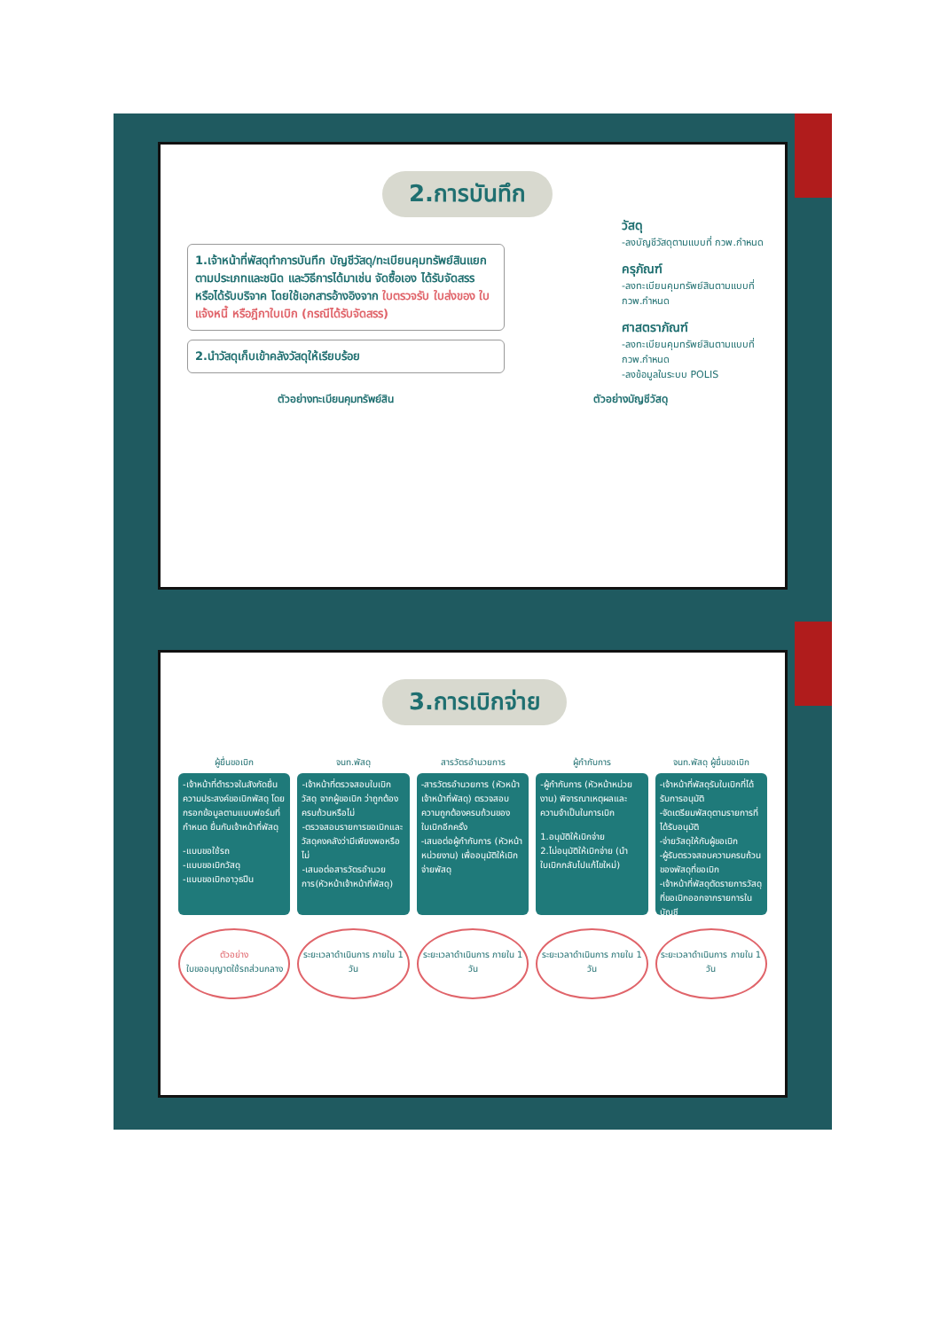2.การบันทึก
1.เจ้าหน้าที่พัสดุทำการบันทึก บัญชีวัสดุ/ทะเบียนคุมทรัพย์สินแยกตามประเภทและชนิด และวิธีการได้มาเช่น จัดซื้อเอง ได้รับจัดสรร หรือได้รับบริจาค โดยใช้เอกสารอ้างอิงจาก ใบตรวจรับ ใบส่งของ ใบแจ้งหนี้ หรือฎีกาใบเบิก (กรณีได้รับจัดสรร)
2.นำวัสดุเก็บเข้าคลังวัสดุให้เรียบร้อย
ตัวอย่างทะเบียนคุมทรัพย์สิน ตัวอย่างบัญชีวัสดุ
วัสดุ
-ลงบัญชีวัสดุตามแบบที่ กวพ.กำหนด
ครุภัณฑ์
-ลงทะเบียนคุมทรัพย์สินตามแบบที่ กวพ.กำหนด
ศาสตราภัณฑ์
-ลงทะเบียนคุมทรัพย์สินตามแบบที่ กวพ.กำหนด
-ลงข้อมูลในระบบ POLIS
3.การเบิกจ่าย
ผู้ยื่นขอเบิก
-เจ้าหน้าที่ตำรวจในสังกัดยื่นความประสงค์ขอเบิกพัสดุ โดยกรอกข้อมูลตามแบบฟอร์มที่กำหนด ยื่นกับเจ้าหน้าที่พัสดุ
-แบบขอใช้รถ
-แบบขอเบิกวัสดุ
-แบบขอเบิกอาวุธปืน
ตัวอย่าง
ใบขออนุญาตใช้รถส่วนกลาง
จนท.พัสดุ
-เจ้าหน้าที่ตรวจสอบใบเบิกวัสดุ จากผู้ขอเบิก ว่าถูกต้องครบถ้วนหรือไม่
-ตรวจสอบรายการขอเบิกและวัสดุคงคลังว่ามีเพียงพอหรือไม่
-เสนอต่อสารวัตรอำนวยการ(หัวหน้าเจ้าหน้าที่พัสดุ)
ระยะเวลาดำเนินการ ภายใน 1 วัน
สารวัตรอำนวยการ
-สารวัตรอำนวยการ (หัวหน้าเจ้าหน้าที่พัสดุ) ตรวจสอบความถูกต้องครบถ้วนของใบเบิกอีกครั้ง
-เสนอต่อผู้กำกับการ (หัวหน้าหน่วยงาน) เพื่ออนุมัติให้เบิกจ่ายพัสดุ
ระยะเวลาดำเนินการ ภายใน 1 วัน
ผู้กำกับการ
-ผู้กำกับการ (หัวหน้าหน่วยงาน) พิจารณาเหตุผลและความจำเป็นในการเบิก
1.อนุมัติให้เบิกจ่าย
2.ไม่อนุมัติให้เบิกจ่าย (นำใบเบิกกลับไปแก้ไขใหม่)
ระยะเวลาดำเนินการ ภายใน 1 วัน
จนท.พัสดุ ผู้ยื่นขอเบิก
-เจ้าหน้าที่พัสดุรับใบเบิกที่ได้รับการอนุมัติ
-จัดเตรียมพัสดุตามรายการที่ได้รับอนุมัติ
-จ่ายวัสดุให้กับผู้ขอเบิก
-ผู้รับตรวจสอบความครบถ้วนของพัสดุที่ขอเบิก
-เจ้าหน้าที่พัสดุตัดรายการวัสดุที่ขอเบิกออกจากรายการในบัญชี
ระยะเวลาดำเนินการ ภายใน 1 วัน